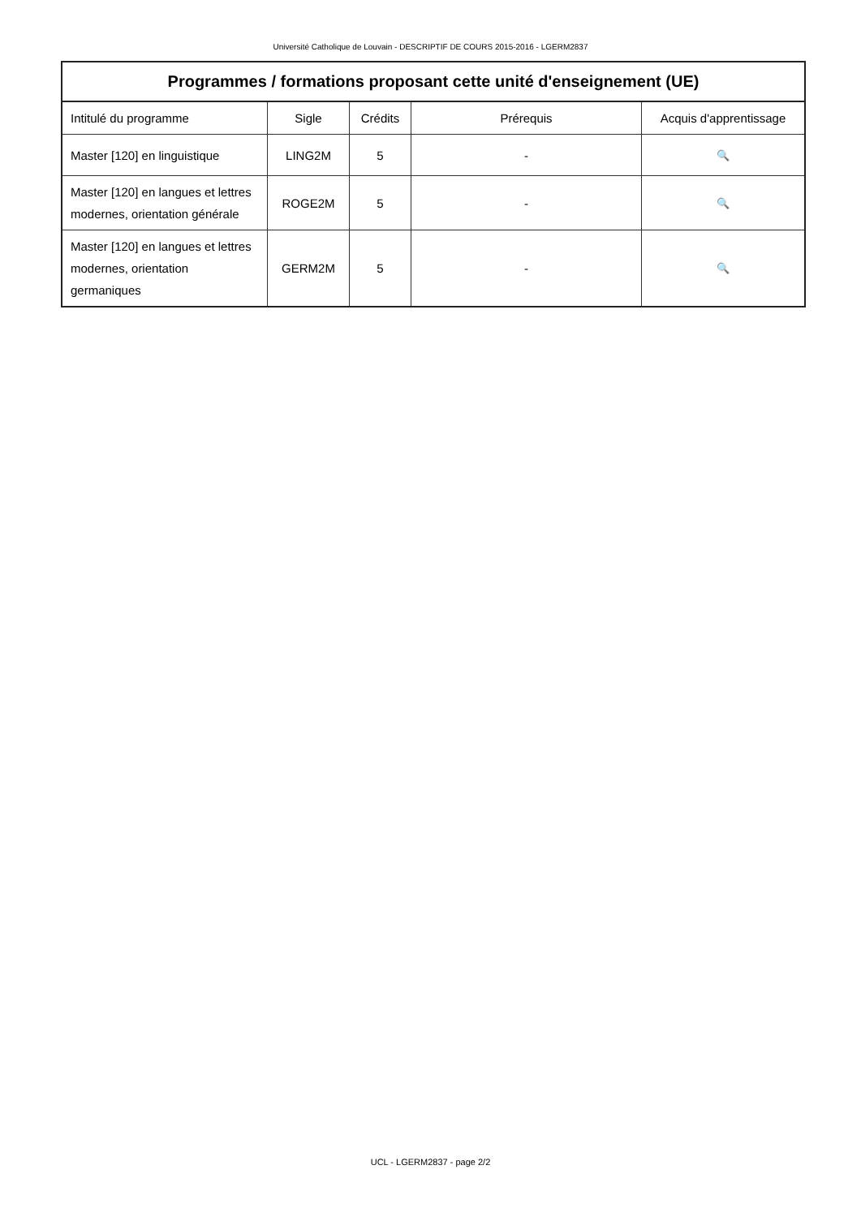Université Catholique de Louvain - DESCRIPTIF DE COURS 2015-2016 - LGERM2837
| Programmes / formations proposant cette unité d'enseignement (UE) | | | | |
| --- | --- | --- | --- | --- |
| Intitulé du programme | Sigle | Crédits | Prérequis | Acquis d'apprentissage |
| Master [120] en linguistique | LING2M | 5 | - | 🔍 |
| Master [120] en langues et lettres modernes, orientation générale | ROGE2M | 5 | - | 🔍 |
| Master [120] en langues et lettres modernes, orientation germaniques | GERM2M | 5 | - | 🔍 |
UCL - LGERM2837 - page 2/2